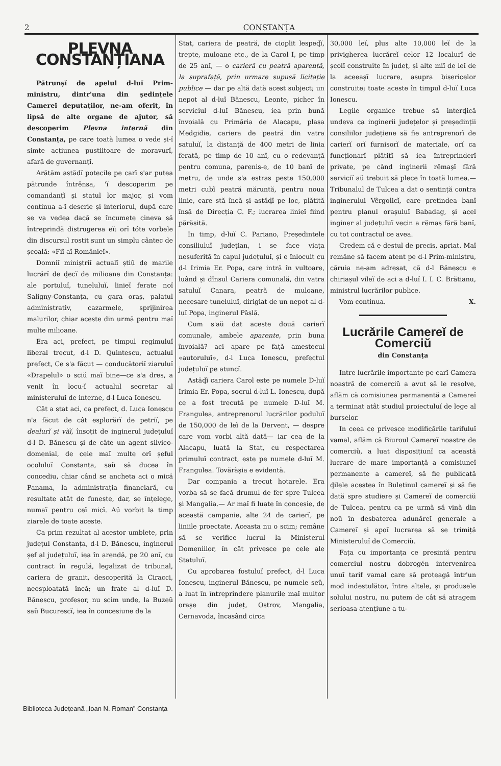2 CONSTANȚA
PLEVNA CONSTANȚIANA
Pătrunșĭ de apelul d-luĭ Prim-ministru, dintr'una din ședințele Camereĭ deputaților, ne-am oferit, în lipsă de alte organe de ajutor, să descoperim Plevna internă din Constanța, pe care toată lumea o vede și-ĭ simte acțiunea pustiitoare de moravurĭ, afară de guvernanțĭ.
Arătăm astădĭ potecile pe carĭ s'ar putea pătrunde întrênsa, 'ĭ descoperim pe comandanțĭ și statul lor major, și vom continua a-ĭ descrie și interiorul, după care se va vedea dacă se încumete cineva să întreprindă distrugerea eĭ: orĭ tóte vorbele din discursul rostit sunt un simplu cântec de școală: «Fiĭ aĭ Românieĭ».
Domniĭ miniștriĭ actualĭ știŭ de marile lucrărĭ de ḑecĭ de milioane din Constanța: ale portuluĭ, tuneluluĭ, linieĭ ferate noĭ Saligny-Constanța, cu gara oraș, palatul administrativ, cazarmele, sprijinirea malurilor, chiar aceste din urmă pentru maĭ multe milioane.
Era aci, prefect, pe timpul regimuluĭ liberal trecut, d-l D. Quintescu, actualul prefect, Ce s'a făcut — conducătoriĭ ziaruluĭ «Drapelul» o sciŭ maĭ bine—ce s'a dres, a venit în locu-ĭ actualul secretar al ministeruluĭ de interne, d-l Luca Ionescu.
Cât a stat aci, ca prefect, d. Luca Ionescu n'a făcut de cât esplorărĭ de petriĭ, pe dealurĭ și văĭ, însoțit de inginerul județuluĭ d-l D. Bănescu și de câte un agent silvico-domenial, de cele maĭ multe orĭ șeful ocoluluĭ Constanța, saŭ să ducea în concediu, chiar când se ancheta aci o mică Panama, la administrația financiară, cu resultate atât de funeste, dar, se înțelege, numaĭ pentru ceĭ micĭ. Aŭ vorbit la timp ziarele de toate aceste.
Ca prim rezultat al acestor umblete, prin județul Constanța, d-l D. Bănescu, inginerul șef al județuluĭ, iea în arendă, pe 20 anĭ, cu contract în regulă, legalizat de tribunal, cariera de granit, descoperită la Ciracci, neesploatată încă; un frate al d-luĭ D. Bănescu, profesor, nu scim unde, la Buzeŭ saŭ Bucurescĭ, iea în concesiune de la
Stat, cariera de peatră, de cioplit lespeḑĭ, trepte, muloane etc., de la Carol I, pe timp de 25 anĭ, — o carieră cu peatră aparentă, la suprafață, prin urmare supusă licitație publice — dar pe altă dată acest subject; un nepot al d-luĭ Bănescu, Leonte, picher în serviciul d-luĭ Bănescu, iea prin bună învoială cu Primăria de Alacapu, plasa Medgidie, cariera de peatră din vatra satuluĭ, la distanță de 400 metri de linia ferată, pe timp de 10 anĭ, cu o redevanță pentru comuna, parenis-e, de 10 banĭ de metru, de unde s'a estras peste 150,000 metri cubĭ peatră măruntă, pentru noua linie, care stă încă și astăḑĭ pe loc, plătită însă de Direcția C. F.; lucrarea linieĭ fiind părăsită.
In timp, d-luĭ C. Pariano, Președintele consiliuluĭ județian, i se face viața nesuferită în capul județuluĭ, și e înlocuit cu d-l Irimia Er. Popa, care intră în vultoare, luând și dînsul Cariera comunală, din vatra satuluĭ Canara, peatră de muloane, necesare tuneluluĭ, dirigiat de un nepot al d-luĭ Popa, inginerul Pâslă.
Cum s'aŭ dat aceste două carierĭ comunale, ambele aparente, prin buna învoială? aci apare pe față amestecul «autoruluĭ», d-l Luca Ionescu, prefectul județuluĭ pe atuncĭ.
Astăḑĭ cariera Carol este pe numele D-luĭ Irimia Er. Popa, socrul d-luĭ L. Ionescu, după ce a fost trecută pe numele D-luĭ M. Frangulea, antreprenorul lucrărilor poduluĭ de 150,000 de leĭ de la Dervent, — despre care vom vorbi altă dată— iar cea de la Alacapu, luată la Stat, cu respectarea primuluĭ contract, este pe numele d-luĭ M. Frangulea. Tovărășia e evidentă.
Dar compania a trecut hotarele. Era vorba să se facă drumul de fer spre Tulcea și Mangalia.— Ar maĭ fi luate în concesie, de această campanie, alte 24 de carierĭ, pe liniile proectate. Aceasta nu o scim; remâne să se verifice lucrul la Ministerul Domeniilor, în cât privesce pe cele ale Statuluĭ.
Cu aprobarea fostuluĭ prefect, d-l Luca Ionescu, inginerul Bănescu, pe numele seŭ, a luat în întreprindere planurile maĭ multor orașe din județ, Ostrov, Mangalia, Cernavoda, încasând circa
30,000 leĭ, plus alte 10,000 leĭ de la privigherea lucrăreĭ celor 12 localurĭ de școlĭ construite în județ, și alte miĭ de leĭ de la aceeașĭ lucrare, asupra bisericelor construite; toate aceste în timpul d-luĭ Luca Ionescu.
Legile organice trebue să interḑică undeva ca inginerii județelor și președinții consiliilor județiene să fie antreprenorĭ de carierĭ orĭ furnisorĭ de materiale, orĭ ca funcționarĭ plătițĭ să iea întreprinderĭ private, pe când inginerii rĕmașĭ fără serviciĭ aŭ trebuit să plece în toată lumea.—Tribunalul de Tulcea a dat o sentință contra inginerului Vêrgolicĭ, care pretindea banĭ pentru planul orașuluĭ Babadag, și acel inginer al județuluĭ vecin a rĕmas fără banĭ, cu tot contractul ce avea.
Credem că e destul de precis, apriat. Maĭ remâne să facem atent pe d-l Prim-ministru, căruia ne-am adresat, că d-l Bănescu e chiriașul vileĭ de aci a d-luĭ I. I. C. Brătianu, ministrul lucrărilor publice.
Vom continua. X.
Lucrările Camereĭ de Comerciŭ
din Constanța
Intre lucrările importante pe carĭ Camera noastră de comerciŭ a avut să le resolve, aflăm că comisiunea permanentă a Camereĭ a terminat atât studiul proiectuluĭ de lege al burselor.
In ceea ce privesce modificările tarifuluĭ vamal, aflăm că Biuroul Camereĭ noastre de comerciŭ, a luat disposițiunĭ ca această lucrare de mare importanță a comisiuneĭ permanente a camereĭ, să fie publicată ḑilele acestea în Buletinul camereĭ și să fie dată spre studiere și Camereĭ de comerciŭ de Tulcea, pentru ca pe urmă să vină din noŭ în desbaterea adunăreĭ generale a Camereĭ și apoĭ lucrarea să se trimiță Ministeruluĭ de Comerciŭ.
Fața cu importanța ce presintă pentru comerciul nostru dobrogén intervenirea unuĭ tarif vamal care să proteagă într'un mod indestulător, între altele, și produsele solului nostru, nu putem de cât să atragem serioasa atențiune a tu-
Biblioteca Județeană „Ioan N. Roman” Constanța